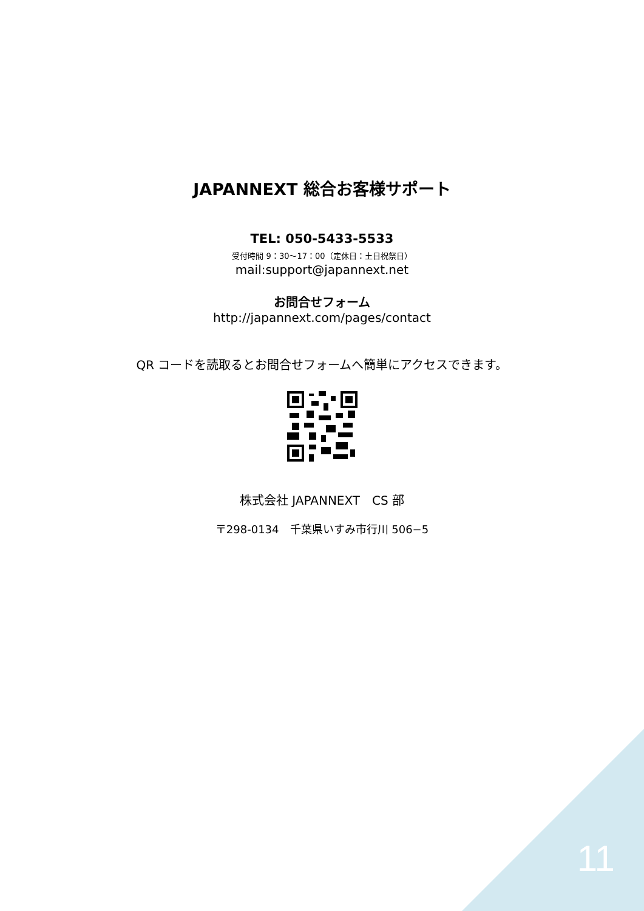JAPANNEXT 総合お客様サポート
TEL: 050-5433-5533
受付時間 9：30～17：00（定休日：土日祝祭日）
mail:support@japannext.net
お問合せフォーム
http://japannext.com/pages/contact
QR コードを読取るとお問合せフォームへ簡単にアクセスできます。
株式会社 JAPANNEXT　CS 部
〒298-0134　千葉県いすみ市行川 506−5
11